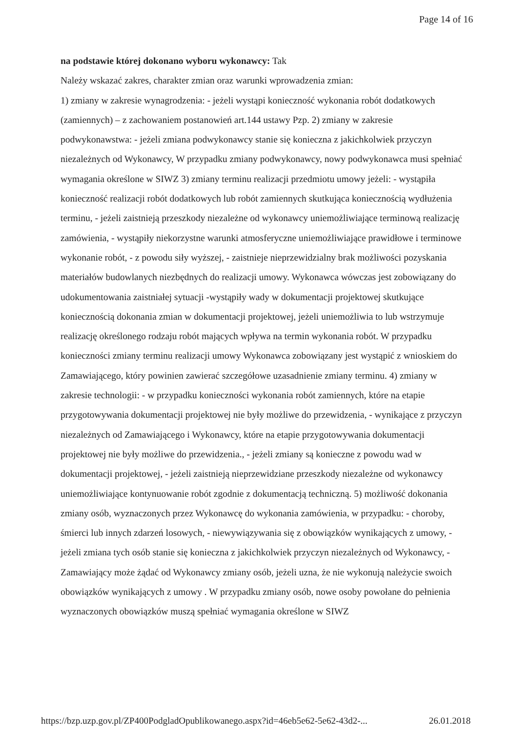Page 14 of 16
na podstawie której dokonano wyboru wykonawcy: Tak
Należy wskazać zakres, charakter zmian oraz warunki wprowadzenia zmian:
1) zmiany w zakresie wynagrodzenia: - jeżeli wystąpi konieczność wykonania robót dodatkowych (zamiennych) – z zachowaniem postanowień art.144 ustawy Pzp. 2) zmiany w zakresie podwykonawstwa: - jeżeli zmiana podwykonawcy stanie się konieczna z jakichkolwiek przyczyn niezależnych od Wykonawcy, W przypadku zmiany podwykonawcy, nowy podwykonawca musi spełniać wymagania określone w SIWZ 3) zmiany terminu realizacji przedmiotu umowy jeżeli: - wystąpiła konieczność realizacji robót dodatkowych lub robót zamiennych skutkująca koniecznością wydłużenia terminu, - jeżeli zaistnieją przeszkody niezależne od wykonawcy uniemożliwiające terminową realizację zamówienia, - wystąpiły niekorzystne warunki atmosferyczne uniemożliwiające prawidłowe i terminowe wykonanie robót, - z powodu siły wyższej, - zaistnieje nieprzewidzialny brak możliwości pozyskania materiałów budowlanych niezbędnych do realizacji umowy. Wykonawca wówczas jest zobowiązany do udokumentowania zaistniałej sytuacji -wystąpiły wady w dokumentacji projektowej skutkujące koniecznością dokonania zmian w dokumentacji projektowej, jeżeli uniemożliwia to lub wstrzymuje realizację określonego rodzaju robót mających wpływa na termin wykonania robót. W przypadku konieczności zmiany terminu realizacji umowy Wykonawca zobowiązany jest wystąpić z wnioskiem do Zamawiającego, który powinien zawierać szczegółowe uzasadnienie zmiany terminu. 4) zmiany w zakresie technologii: - w przypadku konieczności wykonania robót zamiennych, które na etapie przygotowywania dokumentacji projektowej nie były możliwe do przewidzenia, - wynikające z przyczyn niezależnych od Zamawiającego i Wykonawcy, które na etapie przygotowywania dokumentacji projektowej nie były możliwe do przewidzenia., - jeżeli zmiany są konieczne z powodu wad w dokumentacji projektowej, - jeżeli zaistnieją nieprzewidziane przeszkody niezależne od wykonawcy uniemożliwiające kontynuowanie robót zgodnie z dokumentacją techniczną. 5) możliwość dokonania zmiany osób, wyznaczonych przez Wykonawcę do wykonania zamówienia, w przypadku: - choroby, śmierci lub innych zdarzeń losowych, - niewywiązywania się z obowiązków wynikających z umowy, - jeżeli zmiana tych osób stanie się konieczna z jakichkolwiek przyczyn niezależnych od Wykonawcy, - Zamawiający może żądać od Wykonawcy zmiany osób, jeżeli uzna, że nie wykonują należycie swoich obowiązków wynikających z umowy . W przypadku zmiany osób, nowe osoby powołane do pełnienia wyznaczonych obowiązków muszą spełniać wymagania określone w SIWZ
https://bzp.uzp.gov.pl/ZP400PodgladOpublikowanego.aspx?id=46eb5e62-5e62-43d2-... 26.01.2018